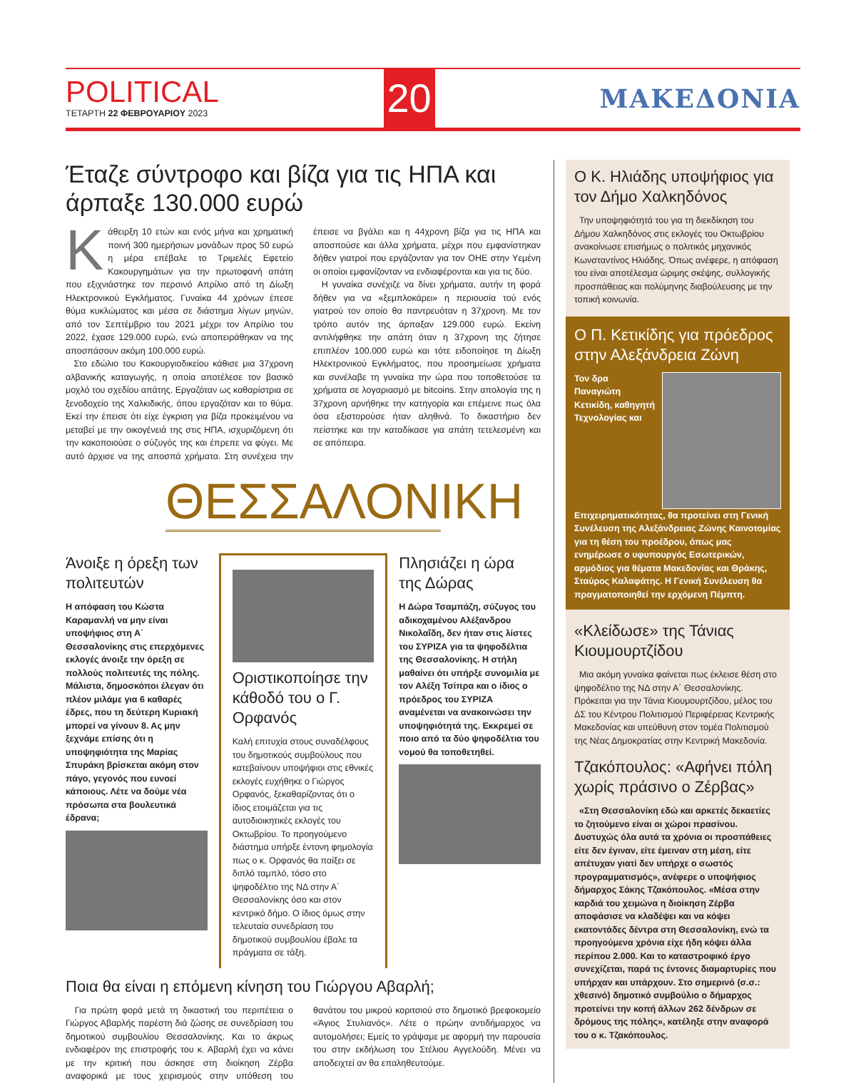POLITICAL
ΤΕΤΑΡΤΗ 22 ΦΕΒΡΟΥΑΡΙΟΥ 2023
20
ΜΑΚΕΔΟΝΙΑ
Έταζε σύντροφο και βίζα για τις ΗΠΑ και άρπαξε 130.000 ευρώ
Κάθειρξη 10 ετών και ενός μήνα και χρηματική ποινή 300 ημερήσιων μονάδων προς 50 ευρώ η μέρα επέβαλε το Τριμελές Εφετείο Κακουργημάτων για την πρωτοφανή απάτη που εξιχνιάστηκε τον περσινό Απρίλιο από τη Δίωξη Ηλεκτρονικού Εγκλήματος. Γυναίκα 44 χρόνων έπεσε θύμα κυκλώματος και μέσα σε διάστημα λίγων μηνών, από τον Σεπτέμβριο του 2021 μέχρι τον Απρίλιο του 2022, έχασε 129.000 ευρώ, ενώ αποπειράθηκαν να της αποσπάσουν ακόμη 100.000 ευρώ.
Στο εδώλιο του Κακουργιοδικείου κάθισε μια 37χρονη αλβανικής καταγωγής, η οποία αποτέλεσε τον βασικό μοχλό του σχεδίου απάτης. Εργαζόταν ως καθαρίστρια σε ξενοδοχείο της Χαλκιδικής, όπου εργαζόταν και το θύμα. Εκεί την έπεισε ότι είχε έγκριση για βίζα προκειμένου να μεταβεί με την οικογένειά της στις ΗΠΑ, ισχυριζόμενη ότι την κακοποιούσε ο σύζυγός της και έπρεπε να φύγει. Με αυτό άρχισε να της αποσπά χρήματα. Στη συνέχεια την έπεισε να βγάλει και η 44χρονη βίζα για τις ΗΠΑ και αποσπούσε και άλλα χρήματα, μέχρι που εμφανίστηκαν δήθεν γιατροί που εργάζονταν για τον ΟΗΕ στην Υεμένη οι οποίοι εμφανίζονταν να ενδιαφέρονται και για τις δύο.
Η γυναίκα συνέχιζε να δίνει χρήματα, αυτήν τη φορά δήθεν για να «ξεμπλοκάρει» η περιουσία τού ενός γιατρού τον οποίο θα παντρευόταν η 37χρονη. Με τον τρόπο αυτόν της άρπαξαν 129.000 ευρώ. Εκείνη αντιλήφθηκε την απάτη όταν η 37χρονη της ζήτησε επιπλέον 100.000 ευρώ και τότε ειδοποίησε τη Δίωξη Ηλεκτρονικού Εγκλήματος, που προσημείωσε χρήματα και συνέλαβε τη γυναίκα την ώρα που τοποθετούσε τα χρήματα σε λογαριασμό με bitcoins. Στην απολογία της η 37χρονη αρνήθηκε την κατηγορία και επέμεινε πως όλα όσα εξιστορούσε ήταν αληθινά. Το δικαστήριο δεν πείστηκε και την καταδίκασε για απάτη τετελεσμένη και σε απόπειρα.
ΘΕΣΣΑΛΟΝΙΚΗ
Άνοιξε η όρεξη των πολιτευτών
Η απόφαση του Κώστα Καραμανλή να μην είναι υποψήφιος στη Α΄ Θεσσαλονίκης στις επερχόμενες εκλογές άνοιξε την όρεξη σε πολλούς πολιτευτές της πόλης. Μάλιστα, δημοσκόποι έλεγαν ότι πλέον μιλάμε για 6 καθαρές έδρες, που τη δεύτερη Κυριακή μπορεί να γίνουν 8. Ας μην ξεχνάμε επίσης ότι η υποψηφιότητα της Μαρίας Σπυράκη βρίσκεται ακόμη στον πάγο, γεγονός που ευνοεί κάποιους. Λέτε να δούμε νέα πρόσωπα στα βουλευτικά έδρανα;
Οριστικοποίησε την κάθοδό του ο Γ. Ορφανός
Καλή επιτυχία στους συναδέλφους του δημοτικούς συμβούλους που κατεβαίνουν υποψήφιοι στις εθνικές εκλογές ευχήθηκε ο Γιώργος Ορφανός, ξεκαθαρίζοντας ότι ο ίδιος ετοιμάζεται για τις αυτοδιοικητικές εκλογές του Οκτωβρίου. Το προηγούμενο διάστημα υπήρξε έντονη φημολογία πως ο κ. Ορφανός θα παίξει σε διπλό ταμπλό, τόσο στο ψηφοδέλτιο της ΝΔ στην Α΄ Θεσσαλονίκης όσο και στον κεντρικό δήμο. Ο ίδιος όμως στην τελευταία συνεδρίαση του δημοτικού συμβουλίου έβαλε τα πράγματα σε τάξη.
Πλησιάζει η ώρα της Δώρας
Η Δώρα Τσαμπάζη, σύζυγος του αδικοχαμένου Αλέξανδρου Νικολαΐδη, δεν ήταν στις λίστες του ΣΥΡΙΖΑ για τα ψηφοδέλτια της Θεσσαλονίκης. Η στήλη μαθαίνει ότι υπήρξε συνομιλία με τον Αλέξη Τσίπρα και ο ίδιος ο πρόεδρος του ΣΥΡΙΖΑ αναμένεται να ανακοινώσει την υποψηφιότητά της. Εκκρεμεί σε ποιο από τα δύο ψηφοδέλτια του νομού θα τοποθετηθεί.
Ποια θα είναι η επόμενη κίνηση του Γιώργου Αβαρλή;
Για πρώτη φορά μετά τη δικαστική του περιπέτεια ο Γιώργος Αβαρλής παρέστη διά ζώσης σε συνεδρίαση του δημοτικού συμβουλίου Θεσσαλονίκης. Και το άκρως ενδιαφέρον της επιστροφής του κ. Αβαρλή έχει να κάνει με την κριτική που άσκησε στη διοίκηση Ζέρβα αναφορικά με τους χειρισμούς στην υπόθεση του θανάτου του μικρού κοριτσιού στο δημοτικό βρεφοκομείο «Άγιος Στυλιανός». Λέτε ο πρώην αντιδήμαρχος να αυτομολήσει; Εμείς το γράψαμε με αφορμή την παρουσία του στην εκδήλωση του Στέλιου Αγγελούδη. Μένει να αποδειχτεί αν θα επαληθευτούμε.
Ο Κ. Ηλιάδης υποψήφιος για τον Δήμο Χαλκηδόνος
Την υποψηφιότητά του για τη διεκδίκηση του Δήμου Χαλκηδόνος στις εκλογές του Οκτωβρίου ανακοίνωσε επισήμως ο πολιτικός μηχανικός Κωνσταντίνος Ηλιάδης. Όπως ανέφερε, η απόφαση του είναι αποτέλεσμα ώριμης σκέψης, συλλογικής προσπάθειας και πολύμηνης διαβούλευσης με την τοπική κοινωνία.
Ο Π. Κετικίδης για πρόεδρος στην Αλεξάνδρεια Ζώνη
Τον δρα Παναγιώτη Κετικίδη, καθηγητή Τεχνολογίας και Επιχειρηματικότητας, θα προτείνει στη Γενική Συνέλευση της Αλεξάνδρειας Ζώνης Καινοτομίας για τη θέση του προέδρου, όπως μας ενημέρωσε ο υφυπουργός Εσωτερικών, αρμόδιος για θέματα Μακεδονίας και Θράκης, Σταύρος Καλαφάτης. Η Γενική Συνέλευση θα πραγματοποιηθεί την ερχόμενη Πέμπτη.
«Κλείδωσε» της Τάνιας Κιουμουρτζίδου
Μια ακόμη γυναίκα φαίνεται πως έκλεισε θέση στο ψηφοδέλτιο της ΝΔ στην Α΄ Θεσσαλονίκης. Πρόκειται για την Τάνια Κιουμουρτζίδου, μέλος του ΔΣ του Κέντρου Πολιτισμού Περιφέρειας Κεντρικής Μακεδονίας και υπεύθυνη στον τομέα Πολιτισμού της Νέας Δημοκρατίας στην Κεντρική Μακεδονία.
Τζακόπουλος: «Αφήνει πόλη χωρίς πράσινο ο Ζέρβας»
«Στη Θεσσαλονίκη εδώ και αρκετές δεκαετίες το ζητούμενο είναι οι χώροι πρασίνου. Δυστυχώς όλα αυτά τα χρόνια οι προσπάθειες είτε δεν έγιναν, είτε έμειναν στη μέση, είτε απέτυχαν γιατί δεν υπήρχε ο σωστός προγραμματισμός», ανέφερε ο υποψήφιος δήμαρχος Σάκης Τζακόπουλος. «Μέσα στην καρδιά του χειμώνα η διοίκηση Ζέρβα αποφάσισε να κλαδέψει και να κόψει εκατοντάδες δέντρα στη Θεσσαλονίκη, ενώ τα προηγούμενα χρόνια είχε ήδη κόψει άλλα περίπου 2.000. Και το καταστροφικό έργο συνεχίζεται, παρά τις έντονες διαμαρτυρίες που υπήρχαν και υπάρχουν. Στο σημερινό (σ.σ.: χθεσινό) δημοτικό συμβούλιο ο δήμαρχος προτείνει την κοπή άλλων 262 δένδρων σε δρόμους της πόλης», κατέληξε στην αναφορά του ο κ. Τζακόπουλος.